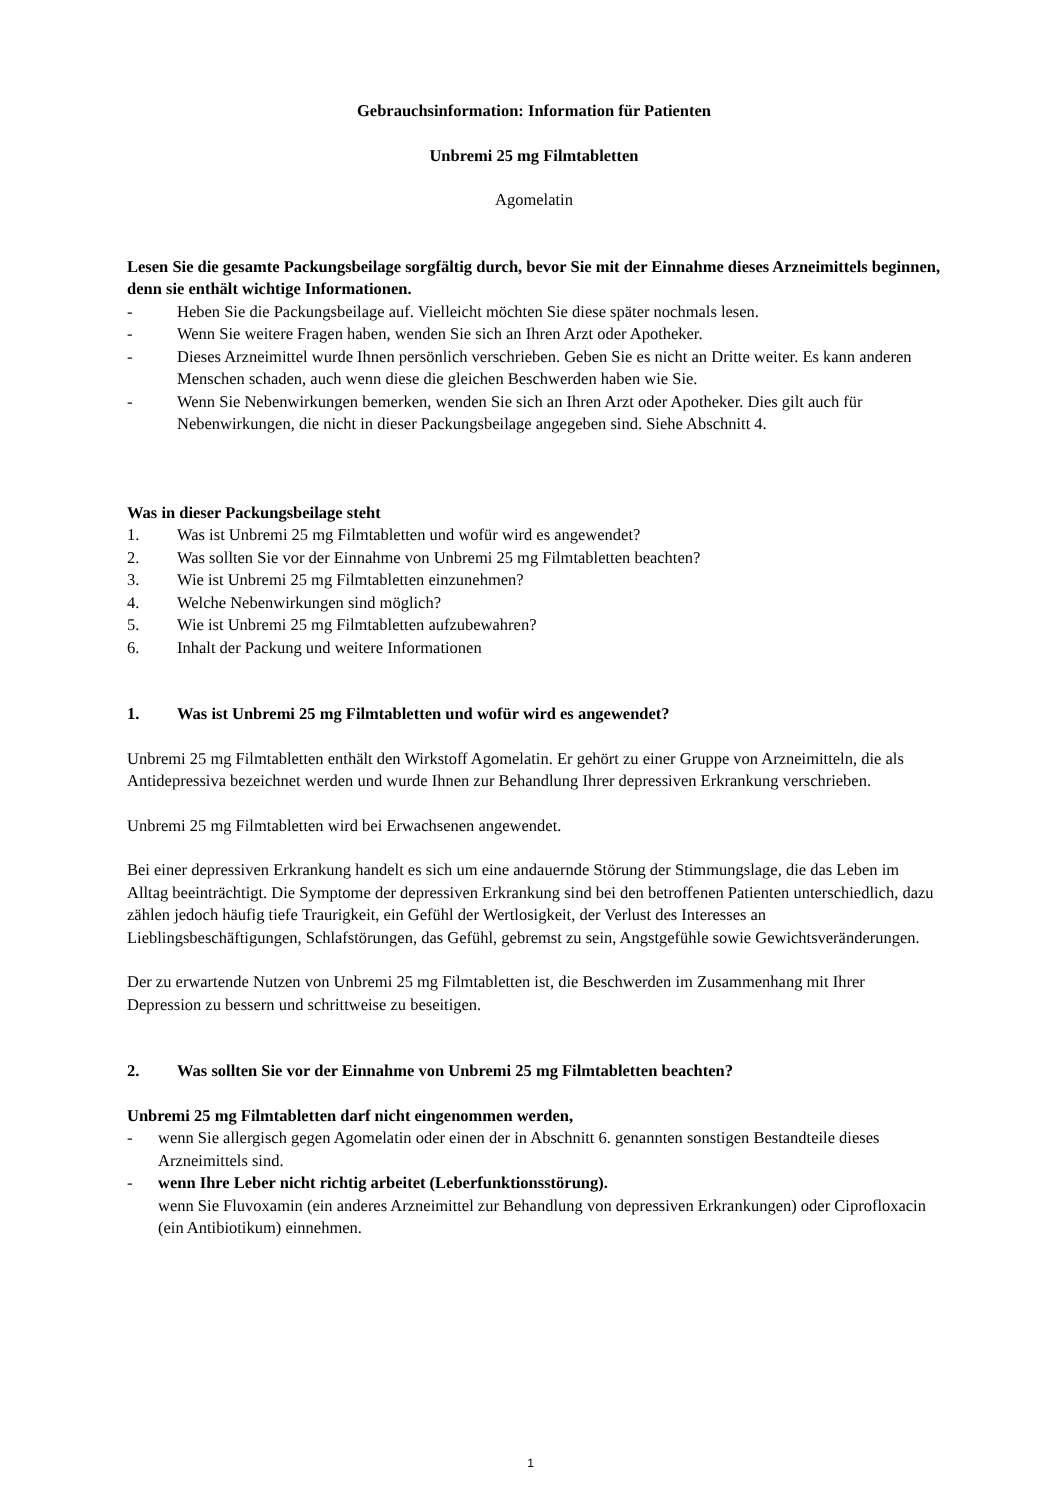Gebrauchsinformation: Information für Patienten
Unbremi 25 mg Filmtabletten
Agomelatin
Lesen Sie die gesamte Packungsbeilage sorgfältig durch, bevor Sie mit der Einnahme dieses Arzneimittels beginnen, denn sie enthält wichtige Informationen.
- Heben Sie die Packungsbeilage auf. Vielleicht möchten Sie diese später nochmals lesen.
- Wenn Sie weitere Fragen haben, wenden Sie sich an Ihren Arzt oder Apotheker.
- Dieses Arzneimittel wurde Ihnen persönlich verschrieben. Geben Sie es nicht an Dritte weiter. Es kann anderen Menschen schaden, auch wenn diese die gleichen Beschwerden haben wie Sie.
- Wenn Sie Nebenwirkungen bemerken, wenden Sie sich an Ihren Arzt oder Apotheker. Dies gilt auch für Nebenwirkungen, die nicht in dieser Packungsbeilage angegeben sind. Siehe Abschnitt 4.
Was in dieser Packungsbeilage steht
1. Was ist Unbremi 25 mg Filmtabletten und wofür wird es angewendet?
2. Was sollten Sie vor der Einnahme von Unbremi 25 mg Filmtabletten beachten?
3. Wie ist Unbremi 25 mg Filmtabletten einzunehmen?
4. Welche Nebenwirkungen sind möglich?
5. Wie ist Unbremi 25 mg Filmtabletten aufzubewahren?
6. Inhalt der Packung und weitere Informationen
1. Was ist Unbremi 25 mg Filmtabletten und wofür wird es angewendet?
Unbremi 25 mg Filmtabletten enthält den Wirkstoff Agomelatin. Er gehört zu einer Gruppe von Arzneimitteln, die als Antidepressiva bezeichnet werden und wurde Ihnen zur Behandlung Ihrer depressiven Erkrankung verschrieben.
Unbremi 25 mg Filmtabletten wird bei Erwachsenen angewendet.
Bei einer depressiven Erkrankung handelt es sich um eine andauernde Störung der Stimmungslage, die das Leben im Alltag beeinträchtigt. Die Symptome der depressiven Erkrankung sind bei den betroffenen Patienten unterschiedlich, dazu zählen jedoch häufig tiefe Traurigkeit, ein Gefühl der Wertlosigkeit, der Verlust des Interesses an Lieblingsbeschäftigungen, Schlafstörungen, das Gefühl, gebremst zu sein, Angstgefühle sowie Gewichtsveränderungen.
Der zu erwartende Nutzen von Unbremi 25 mg Filmtabletten ist, die Beschwerden im Zusammenhang mit Ihrer Depression zu bessern und schrittweise zu beseitigen.
2. Was sollten Sie vor der Einnahme von Unbremi 25 mg Filmtabletten beachten?
Unbremi 25 mg Filmtabletten darf nicht eingenommen werden,
- wenn Sie allergisch gegen Agomelatin oder einen der in Abschnitt 6. genannten sonstigen Bestandteile dieses Arzneimittels sind.
- wenn Ihre Leber nicht richtig arbeitet (Leberfunktionsstörung).
wenn Sie Fluvoxamin (ein anderes Arzneimittel zur Behandlung von depressiven Erkrankungen) oder Ciprofloxacin (ein Antibiotikum) einnehmen.
1